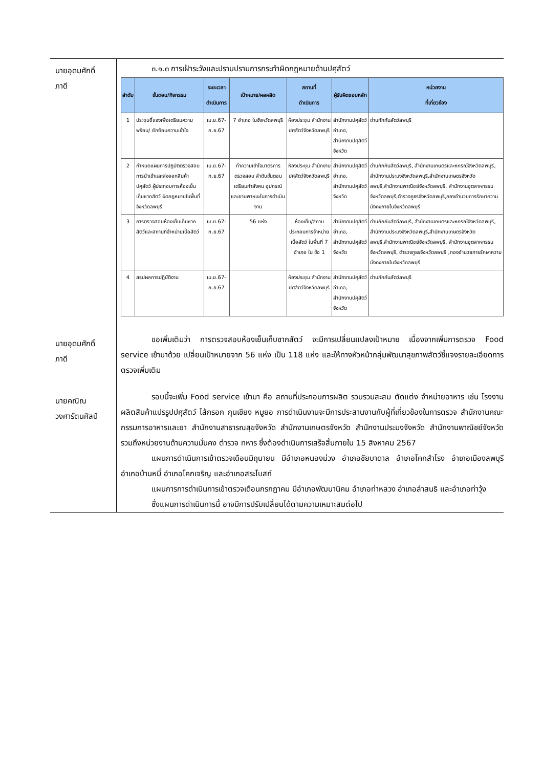นายอุดมศักดิ์
ภาดี
๓.๑.๓ การเฝ้าระวังและปราบปรามการกระทำผิดกฎหมายด้านปศุสัตว์
| ลำดับ | ขั้นตอน/กิจกรรม | ระยะเวลาดำเนินการ | เป้าหมาย/ผลผลิต | สถานที่ ดำเนินการ | ผู้รับผิดชอบหลัก | หน่วยงาน ที่เกี่ยวข้อง |
| --- | --- | --- | --- | --- | --- | --- |
| 1 | ประชุมชี้แจงเพื่อเตรียมความพร้อม/ ซักซ้อมความเข้าใจ | เม.ย.67-ก.ย.67 | 7 อำเภอ ในจังหวัดลพบุรี | ห้องประชุม สำนักงานปศุสัตว์จังหวัดลพบุรี | สำนักงานปศุสัตว์อำเภอ, สำนักงานปศุสัตว์จังหวัด | ด่านกักกันสัตว์ลพบุรี |
| 2 | กำหนดแผนการปฏิบัติตรวจสอบการนำเข้าและส่งออกสินค้าปศุสัตว์ ผู้ประกอบการห้องเย็นเก็บซากสัตว์ ผิดกฎหมายในพื้นที่จังหวัดลพบุรี | เม.ย.67-ก.ย.67 | ทำความเข้าใจมาตรการตรวจสอบ ลำดับขั้นตอนเตรียมกำลังคน อุปกรณ์ และยานพาหนะในการดำเนินงาน | ห้องประชุม สำนักงานปศุสัตว์จังหวัดลพบุรี | สำนักงานปศุสัตว์อำเภอ, สำนักงานปศุสัตว์จังหวัด | ด่านกักกันสัตว์ลพบุรี, สำนักงานเกษตรและหกรณ์จังหวัดลพบุรี, สำนักงานประมงจังหวัดลพบุรี,สำนักงานเกษตรจังหวัดลพบุรี,สำนักงานพาณิชย์จังหวัดลพบุรี, สำนักงานอุตสาหกรรมจังหวัดลพบุรี,ตำรวจภูธรจังหวัดลพบุรี,กองอำนวยการรักษาความมั่งคงภายในจังหวัดลพบุรี |
| 3 | การตรวจสอบห้องเย็นเก็บซากสัตว์และสถานที่จำหน่ายเนื้อสัตว์ | เม.ย.67-ก.ย.67 | 56 แห่ง | ห้องเย็น/สถานประกอบการจำหน่ายเนื้อสัตว์ ในพื้นที่ 7 อำเภอ ใน ข้อ 1 | สำนักงานปศุสัตว์อำเภอ, สำนักงานปศุสัตว์จังหวัด | ด่านกักกันสัตว์ลพบุรี, สำนักงานเกษตรและหกรณ์จังหวัดลพบุรี, สำนักงานประมงจังหวัดลพบุรี,สำนักงานเกษตรจังหวัดลพบุรี,สำนักงานพาณิชย์จังหวัดลพบุรี, สำนักงานอุตสาหกรรมจังหวัดลพบุรี, ตำรวจภูธรจังหวัดลพบุรี ,กองอำนวยการรักษาความมั่งคงภายในจังหวัดลพบุรี |
| 4 | สรุปผลการปฏิบัติงาน | เม.ย.67-ก.ย.67 | | ห้องประชุม สำนักงานปศุสัตว์จังหวัดลพบุรี | สำนักงานปศุสัตว์อำเภอ, สำนักงานปศุสัตว์จังหวัด | ด่านกักกันสัตว์ลพบุรี |
นายอุดมศักดิ์
ภาดี
ขอเพิ่มเติมว่า การตรวจสอบห้องเย็นเก็บซากสัตว์ จะมีการเปลี่ยนแปลงเป้าหมาย เนื่องจากเพิ่มการตรวจ Food service เข้ามาด้วย เปลี่ยนเป้าหมายจาก 56 แห่ง เป็น 118 แห่ง และให้ทางหัวหน้ากลุ่มพัฒนาสุขภาพสัตว์ชี้แจงรายละเอียดการตรวจเพิ่มเติม
นายคณิณ
วงศารัตนศิลป์
รอบนี้จะเพิ่ม Food service เข้ามา คือ สถานที่ประกอบการผลิต รวบรวมสะสม ตัดแต่ง จำหน่ายอาหาร เช่น โรงงานผลิตสินค้าแปรรูปปศุสัตว์ ไส้กรอก กุนเชียง หมูยอ การดำเนินงานจะมีการประสานงานกับผู้ที่เกี่ยวข้องในการตรวจ สำนักงานคณะกรรมการอาหารและยา สำนักงานสาธารณสุขจังหวัด สำนักงานเกษตรจังหวัด สำนักงานประมงจังหวัด สำนักงานพาณิชย์จังหวัด รวมถึงหน่วยงานด้านความมั่นคง ตำรวจ ทหาร ซึ่งต้องดำเนินการเสร็จสิ้นภายใน 15 สิงหาคม 2567
แผนการดำเนินการเข้าตรวจเดือนมิถุนายน มีอำเภอหนองม่วง อำเภอชัยบาดาล อำเภอโคกสำโรง อำเภอเมืองลพบุรี อำเภอบ้านหมี่ อำเภอโคกเจริญ และอำเภอสระโบสถ์
แผนการการดำเนินการเข้าตรวจเดือนกรกฎาคม มีอำเภอพัฒนานิคม อำเภอท่าหลวง อำเภอลำสนธิ และอำเภอท่าวุ้ง
ซึ่งแผนการดำเนินการนี้ อาจมีการปรับเปลี่ยนได้ตามความเหมาะสมต่อไป